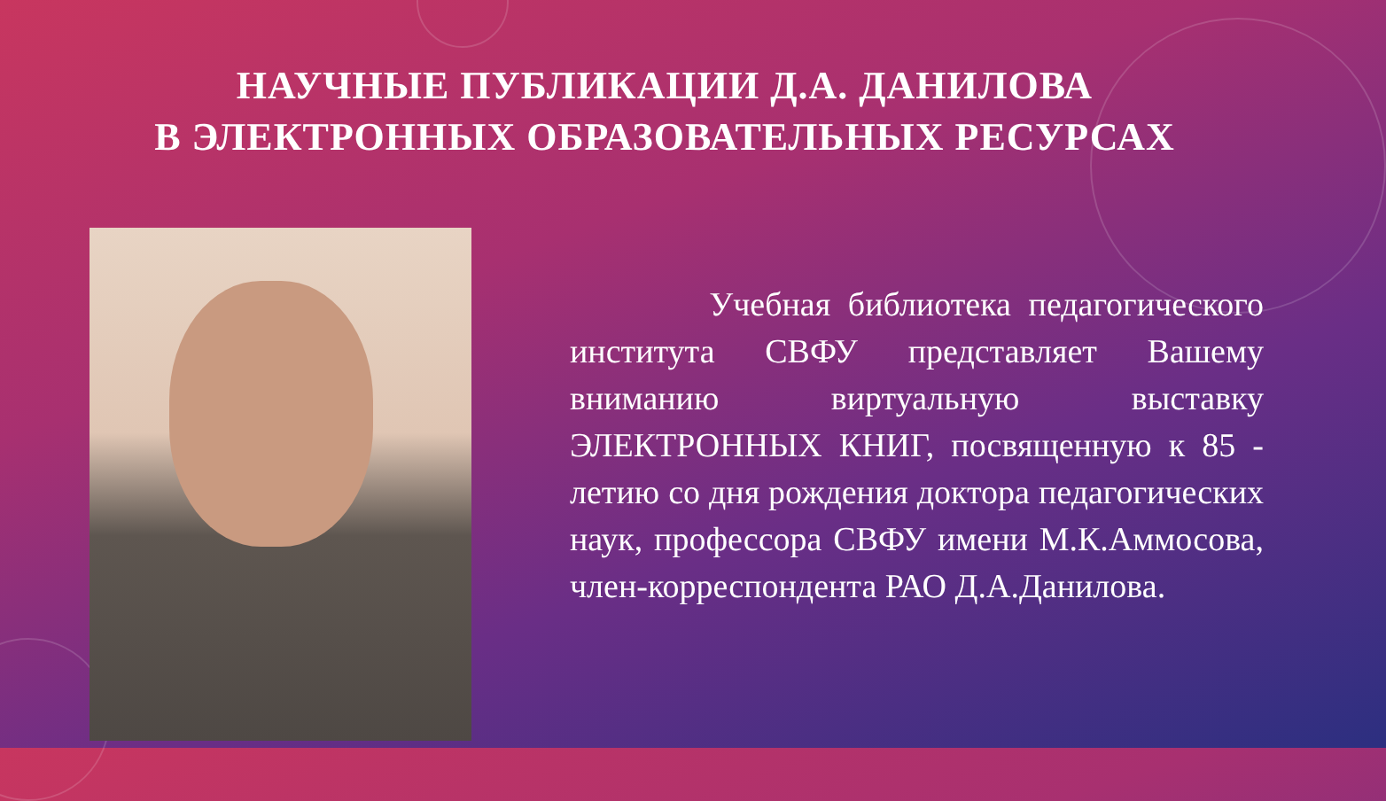НАУЧНЫЕ ПУБЛИКАЦИИ Д.А. ДАНИЛОВА
В ЭЛЕКТРОННЫХ ОБРАЗОВАТЕЛЬНЫХ РЕСУРСАХ
Учебная библиотека педагогического института СВФУ представляет Вашему вниманию виртуальную выставку ЭЛЕКТРОННЫХ КНИГ, посвященную к 85 - летию со дня рождения доктора педагогических наук, профессора СВФУ имени М.К.Аммосова, член-корреспондента РАО Д.А.Данилова.